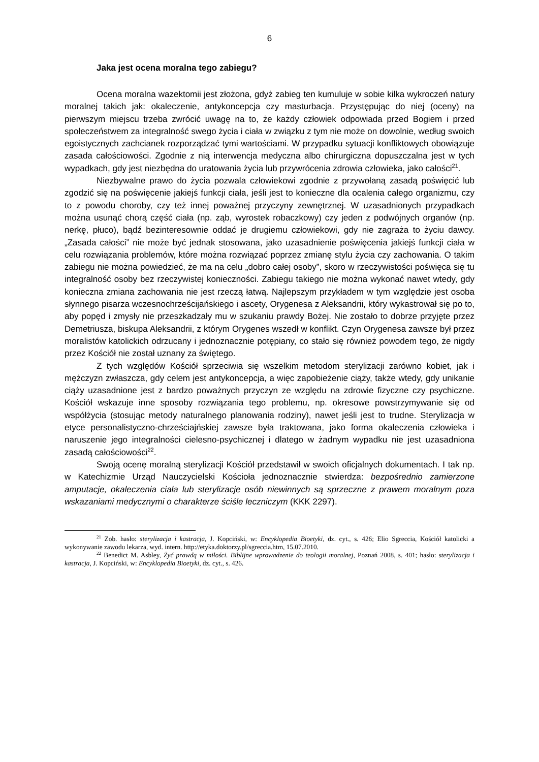6
Jaka jest ocena moralna tego zabiegu?
Ocena moralna wazektomii jest złożona, gdyż zabieg ten kumuluje w sobie kilka wykroczeń natury moralnej takich jak: okaleczenie, antykoncepcja czy masturbacja. Przystępując do niej (oceny) na pierwszym miejscu trzeba zwrócić uwagę na to, że każdy człowiek odpowiada przed Bogiem i przed społeczeństwem za integralność swego życia i ciała w związku z tym nie może on dowolnie, według swoich egoistycznych zachcianek rozporządzać tymi wartościami. W przypadku sytuacji konfliktowych obowiązuje zasada całościowości. Zgodnie z nią interwencja medyczna albo chirurgiczna dopuszczalna jest w tych wypadkach, gdy jest niezbędna do uratowania życia lub przywrócenia zdrowia człowieka, jako całości<sup>21</sup>.
Niezbywalne prawo do życia pozwala człowiekowi zgodnie z przywołaną zasadą poświęcić lub zgodzić się na poświęcenie jakiejś funkcji ciała, jeśli jest to konieczne dla ocalenia całego organizmu, czy to z powodu choroby, czy też innej poważnej przyczyny zewnętrznej. W uzasadnionych przypadkach można usunąć chorą część ciała (np. ząb, wyrostek robaczkowy) czy jeden z podwójnych organów (np. nerkę, płuco), bądź bezinteresownie oddać je drugiemu człowiekowi, gdy nie zagraża to życiu dawcy. „Zasada całości” nie może być jednak stosowana, jako uzasadnienie poświęcenia jakiejś funkcji ciała w celu rozwiązania problemów, które można rozwiązać poprzez zmianę stylu życia czy zachowania. O takim zabiegu nie można powiedzieć, że ma na celu „dobro całej osoby”, skoro w rzeczywistości poświęca się tu integralność osoby bez rzeczywistej konieczności. Zabiegu takiego nie można wykonać nawet wtedy, gdy konieczna zmiana zachowania nie jest rzeczą łatwą. Najlepszym przykładem w tym względzie jest osoba słynnego pisarza wczesnochrześcijańskiego i ascety, Orygenesa z Aleksandrii, który wykastrował się po to, aby popęd i zmysły nie przeszkadzały mu w szukaniu prawdy Bożej. Nie zostało to dobrze przyjęte przez Demetriusza, biskupa Aleksandrii, z którym Orygenes wszedł w konflikt. Czyn Orygenesa zawsze był przez moralistów katolickich odrzucany i jednoznacznie potępiany, co stało się również powodem tego, że nigdy przez Kościół nie został uznany za świętego.
Z tych względów Kościół sprzeciwia się wszelkim metodom sterylizacji zarówno kobiet, jak i mężczyzn zwłaszcza, gdy celem jest antykoncepcja, a więc zapobieżenie ciąży, także wtedy, gdy unikanie ciąży uzasadnione jest z bardzo poważnych przyczyn ze względu na zdrowie fizyczne czy psychiczne. Kościół wskazuje inne sposoby rozwiązania tego problemu, np. okresowe powstrzymywanie się od współżycia (stosując metody naturalnego planowania rodziny), nawet jeśli jest to trudne. Sterylizacja w etyce personalistyczno-chrześciajńskiej zawsze była traktowana, jako forma okaleczenia człowieka i naruszenie jego integralności cielesno-psychicznej i dlatego w żadnym wypadku nie jest uzasadniona zasadą całościowości<sup>22</sup>.
Swoją ocenę moralną sterylizacji Kościół przedstawił w swoich oficjalnych dokumentach. I tak np. w Katechizmie Urząd Nauczycielski Kościoła jednoznacznie stwierdza: bezpośrednio zamierzone amputacje, okaleczenia ciała lub sterylizacje osób niewinnych są sprzeczne z prawem moralnym poza wskazaniami medycznymi o charakterze ściśle leczniczym (KKK 2297).
<sup>21</sup> Zob. hasło: sterylizacja i kastracja, J. Kopciński, w: Encyklopedia Bioetyki, dz. cyt., s. 426; Elio Sgreccia, Kościół katolicki a wykonywanie zawodu lekarza, wyd. intern. http://etyka.doktorzy.pl/sgreccia.htm, 15.07.2010.
<sup>22</sup> Benedict M. Asbley, Żyć prawdą w miłości. Biblijne wprowadzenie do teologii moralnej, Poznań 2008, s. 401; hasło: sterylizacja i kastracja, J. Kopciński, w: Encyklopedia Bioetyki, dz. cyt., s. 426.